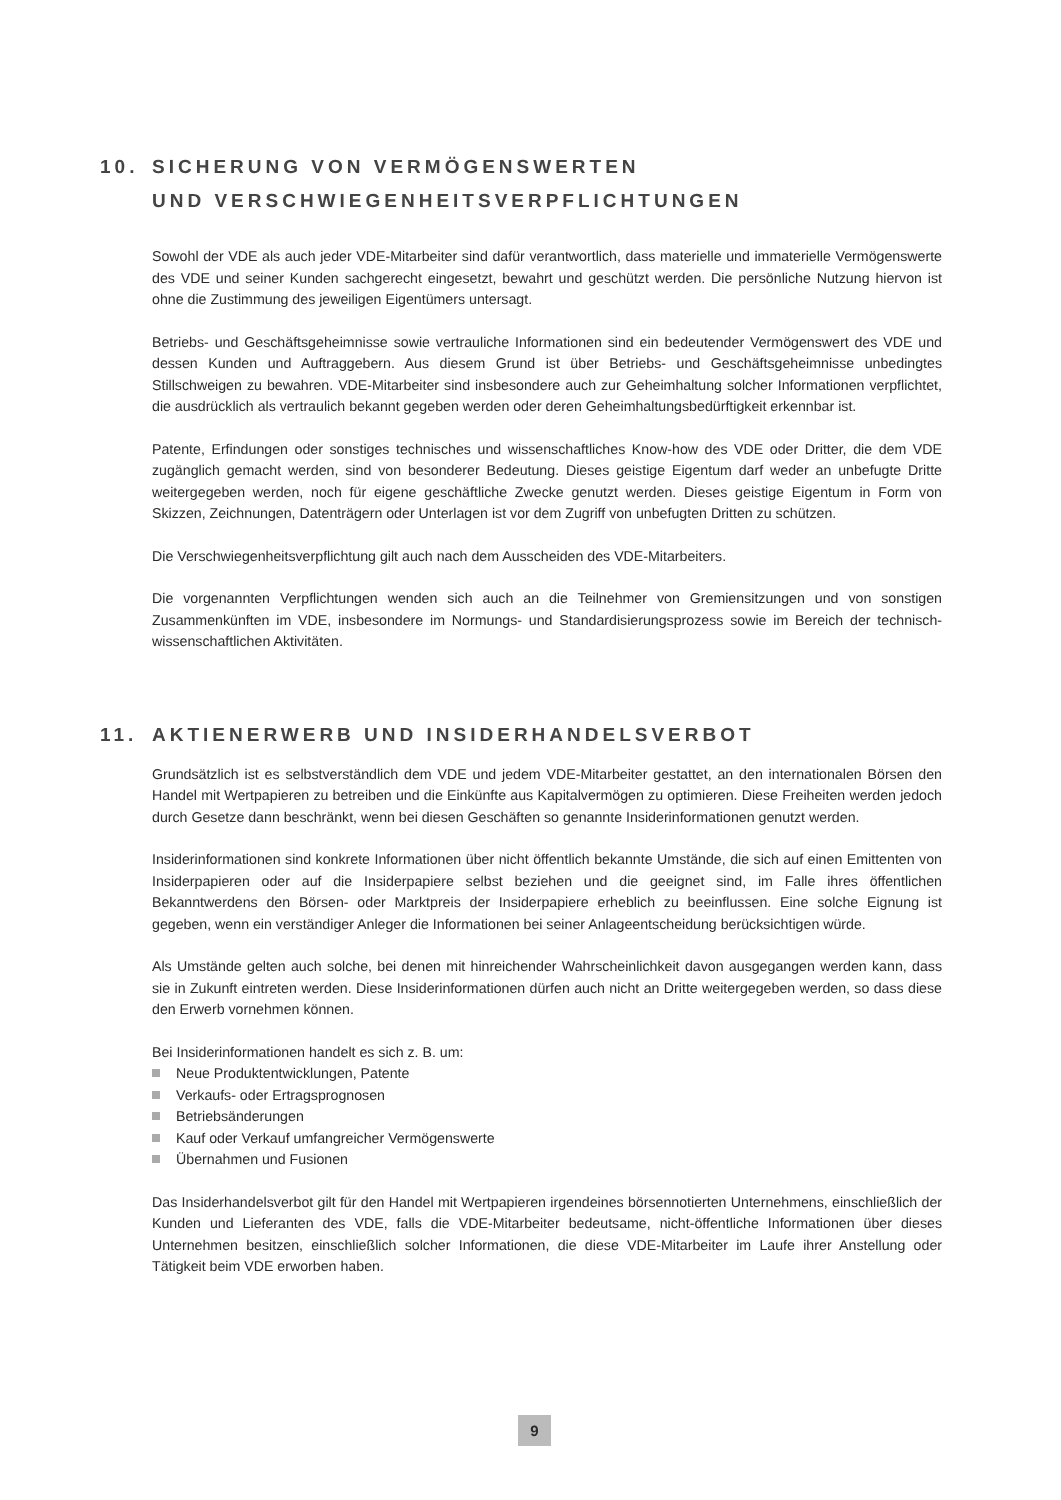10. SICHERUNG VON VERMÖGENSWERTEN
UND VERSCHWIEGENHEITSVERPFLICHTUNGEN
Sowohl der VDE als auch jeder VDE-Mitarbeiter sind dafür verantwortlich, dass materielle und immaterielle Vermögenswerte des VDE und seiner Kunden sachgerecht eingesetzt, bewahrt und geschützt werden. Die persönliche Nutzung hiervon ist ohne die Zustimmung des jeweiligen Eigentümers untersagt.
Betriebs- und Geschäftsgeheimnisse sowie vertrauliche Informationen sind ein bedeutender Vermögenswert des VDE und dessen Kunden und Auftraggebern. Aus diesem Grund ist über Betriebs- und Geschäftsgeheimnisse unbedingtes Stillschweigen zu bewahren. VDE-Mitarbeiter sind insbesondere auch zur Geheimhaltung solcher Informationen verpflichtet, die ausdrücklich als vertraulich bekannt gegeben werden oder deren Geheimhaltungsbedürftigkeit erkennbar ist.
Patente, Erfindungen oder sonstiges technisches und wissenschaftliches Know-how des VDE oder Dritter, die dem VDE zugänglich gemacht werden, sind von besonderer Bedeutung. Dieses geistige Eigentum darf weder an unbefugte Dritte weitergegeben werden, noch für eigene geschäftliche Zwecke genutzt werden. Dieses geistige Eigentum in Form von Skizzen, Zeichnungen, Datenträgern oder Unterlagen ist vor dem Zugriff von unbefugten Dritten zu schützen.
Die Verschwiegenheitsverpflichtung gilt auch nach dem Ausscheiden des VDE-Mitarbeiters.
Die vorgenannten Verpflichtungen wenden sich auch an die Teilnehmer von Gremiensitzungen und von sonstigen Zusammenkünften im VDE, insbesondere im Normungs- und Standardisierungsprozess sowie im Bereich der technisch-wissenschaftlichen Aktivitäten.
11. AKTIENERWERB UND INSIDERHANDELSVERBOT
Grundsätzlich ist es selbstverständlich dem VDE und jedem VDE-Mitarbeiter gestattet, an den internationalen Börsen den Handel mit Wertpapieren zu betreiben und die Einkünfte aus Kapitalvermögen zu optimieren. Diese Freiheiten werden jedoch durch Gesetze dann beschränkt, wenn bei diesen Geschäften so genannte Insiderinformationen genutzt werden.
Insiderinformationen sind konkrete Informationen über nicht öffentlich bekannte Umstände, die sich auf einen Emittenten von Insiderpapieren oder auf die Insiderpapiere selbst beziehen und die geeignet sind, im Falle ihres öffentlichen Bekanntwerdens den Börsen- oder Marktpreis der Insiderpapiere erheblich zu beeinflussen. Eine solche Eignung ist gegeben, wenn ein verständiger Anleger die Informationen bei seiner Anlageentscheidung berücksichtigen würde.
Als Umstände gelten auch solche, bei denen mit hinreichender Wahrscheinlichkeit davon ausgegangen werden kann, dass sie in Zukunft eintreten werden. Diese Insiderinformationen dürfen auch nicht an Dritte weitergegeben werden, so dass diese den Erwerb vornehmen können.
Bei Insiderinformationen handelt es sich z. B. um:
Neue Produktentwicklungen, Patente
Verkaufs- oder Ertragsprognosen
Betriebsänderungen
Kauf oder Verkauf umfangreicher Vermögenswerte
Übernahmen und Fusionen
Das Insiderhandelsverbot gilt für den Handel mit Wertpapieren irgendeines börsennotierten Unternehmens, einschließlich der Kunden und Lieferanten des VDE, falls die VDE-Mitarbeiter bedeutsame, nicht-öffentliche Informationen über dieses Unternehmen besitzen, einschließlich solcher Informationen, die diese VDE-Mitarbeiter im Laufe ihrer Anstellung oder Tätigkeit beim VDE erworben haben.
9